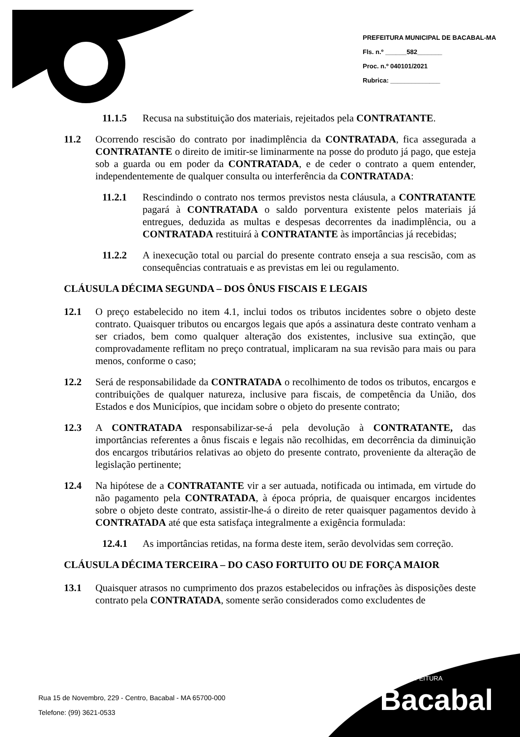PREFEITURA MUNICIPAL DE BACABAL-MA
Fls. n.º ______582_______
Proc. n.º 040101/2021
Rubrica: ______________
11.1.5 Recusa na substituição dos materiais, rejeitados pela CONTRATANTE.
11.2 Ocorrendo rescisão do contrato por inadimplência da CONTRATADA, fica assegurada a CONTRATANTE o direito de imitir-se liminarmente na posse do produto já pago, que esteja sob a guarda ou em poder da CONTRATADA, e de ceder o contrato a quem entender, independentemente de qualquer consulta ou interferência da CONTRATADA:
11.2.1 Rescindindo o contrato nos termos previstos nesta cláusula, a CONTRATANTE pagará à CONTRATADA o saldo porventura existente pelos materiais já entregues, deduzida as multas e despesas decorrentes da inadimplência, ou a CONTRATADA restituirá à CONTRATANTE às importâncias já recebidas;
11.2.2 A inexecução total ou parcial do presente contrato enseja a sua rescisão, com as consequências contratuais e as previstas em lei ou regulamento.
CLÁUSULA DÉCIMA SEGUNDA – DOS ÔNUS FISCAIS E LEGAIS
12.1 O preço estabelecido no item 4.1, inclui todos os tributos incidentes sobre o objeto deste contrato. Quaisquer tributos ou encargos legais que após a assinatura deste contrato venham a ser criados, bem como qualquer alteração dos existentes, inclusive sua extinção, que comprovadamente reflitam no preço contratual, implicaram na sua revisão para mais ou para menos, conforme o caso;
12.2 Será de responsabilidade da CONTRATADA o recolhimento de todos os tributos, encargos e contribuições de qualquer natureza, inclusive para fiscais, de competência da União, dos Estados e dos Municípios, que incidam sobre o objeto do presente contrato;
12.3 A CONTRATADA responsabilizar-se-á pela devolução à CONTRATANTE, das importâncias referentes a ônus fiscais e legais não recolhidas, em decorrência da diminuição dos encargos tributários relativas ao objeto do presente contrato, proveniente da alteração de legislação pertinente;
12.4 Na hipótese de a CONTRATANTE vir a ser autuada, notificada ou intimada, em virtude do não pagamento pela CONTRATADA, à época própria, de quaisquer encargos incidentes sobre o objeto deste contrato, assistir-lhe-á o direito de reter quaisquer pagamentos devido à CONTRATADA até que esta satisfaça integralmente a exigência formulada:
12.4.1 As importâncias retidas, na forma deste item, serão devolvidas sem correção.
CLÁUSULA DÉCIMA TERCEIRA – DO CASO FORTUITO OU DE FORÇA MAIOR
13.1 Quaisquer atrasos no cumprimento dos prazos estabelecidos ou infrações às disposições deste contrato pela CONTRATADA, somente serão considerados como excludentes de
PREFEITURA
Bacabal
Rua 15 de Novembro, 229 - Centro, Bacabal - MA 65700-000
Telefone: (99) 3621-0533